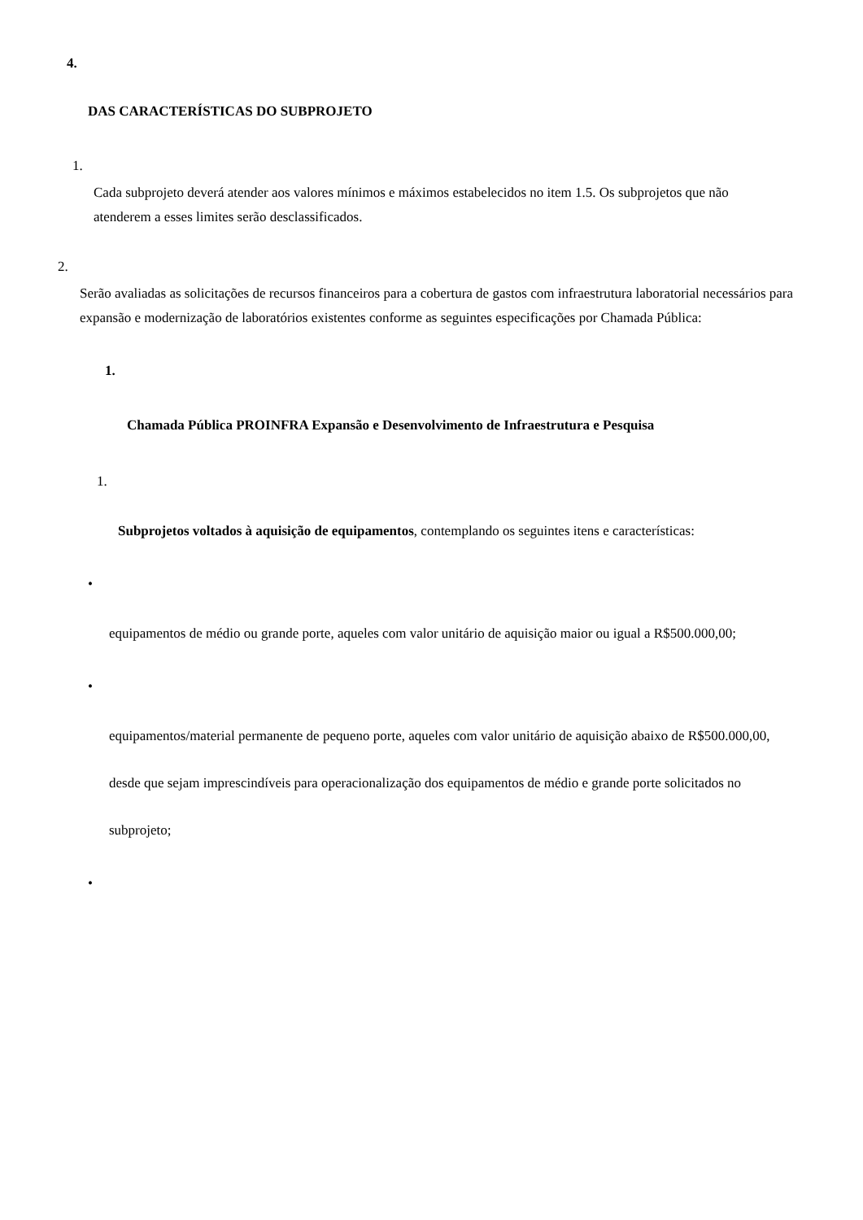4.
DAS CARACTERÍSTICAS DO SUBPROJETO
1.
Cada subprojeto deverá atender aos valores mínimos e máximos estabelecidos no item 1.5. Os subprojetos que não atenderem a esses limites serão desclassificados.
2.
Serão avaliadas as solicitações de recursos financeiros para a cobertura de gastos com infraestrutura laboratorial necessários para expansão e modernização de laboratórios existentes conforme as seguintes especificações por Chamada Pública:
1.
Chamada Pública PROINFRA Expansão e Desenvolvimento de Infraestrutura e Pesquisa
1.
Subprojetos voltados à aquisição de equipamentos, contemplando os seguintes itens e características:
•
equipamentos de médio ou grande porte, aqueles com valor unitário de aquisição maior ou igual a R$500.000,00;
•
equipamentos/material permanente de pequeno porte, aqueles com valor unitário de aquisição abaixo de R$500.000,00, desde que sejam imprescindíveis para operacionalização dos equipamentos de médio e grande porte solicitados no subprojeto;
•